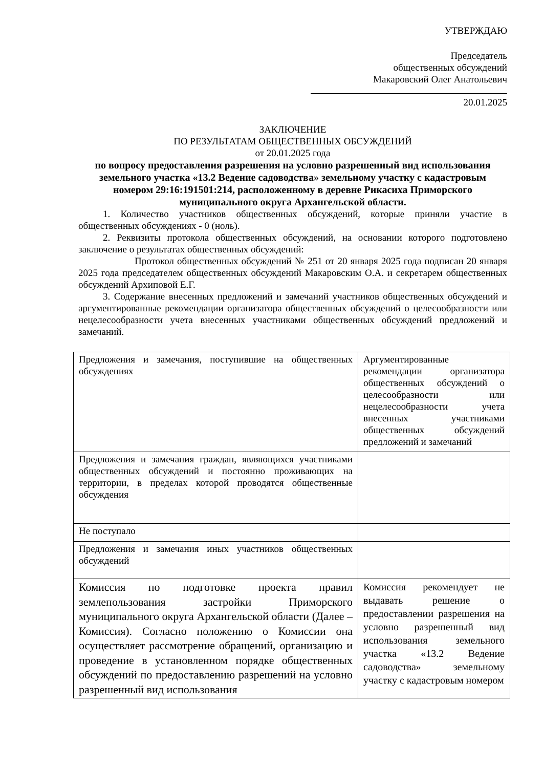УТВЕРЖДАЮ
Председатель
общественных обсуждений
Макаровский Олег Анатольевич
20.01.2025
ЗАКЛЮЧЕНИЕ
ПО РЕЗУЛЬТАТАМ ОБЩЕСТВЕННЫХ ОБСУЖДЕНИЙ
от 20.01.2025 года
по вопросу предоставления разрешения на условно разрешенный вид использования земельного участка «13.2 Ведение садоводства» земельному участку с кадастровым номером 29:16:191501:214, расположенному в деревне Рикасиха Приморского муниципального округа Архангельской области.
1. Количество участников общественных обсуждений, которые приняли участие в общественных обсуждениях - 0 (ноль).
2. Реквизиты протокола общественных обсуждений, на основании которого подготовлено заключение о результатах общественных обсуждений:
Протокол общественных обсуждений № 251 от 20 января 2025 года подписан 20 января 2025 года председателем общественных обсуждений Макаровским О.А. и секретарем общественных обсуждений Архиповой Е.Г.
3. Содержание внесенных предложений и замечаний участников общественных обсуждений и аргументированные рекомендации организатора общественных обсуждений о целесообразности или нецелесообразности учета внесенных участниками общественных обсуждений предложений и замечаний.
| Предложения и замечания, поступившие на общественных обсуждениях | Аргументированные рекомендации организатора общественных обсуждений о целесообразности или нецелесообразности учета внесенных участниками общественных обсуждений предложений и замечаний |
| Предложения и замечания граждан, являющихся участниками общественных обсуждений и постоянно проживающих на территории, в пределах которой проводятся общественные обсуждения | |
| Не поступало | |
| Предложения и замечания иных участников общественных обсуждений | |
| Комиссия по подготовке проекта правил землепользования застройки Приморского муниципального округа Архангельской области (Далее – Комиссия). Согласно положению о Комиссии она осуществляет рассмотрение обращений, организацию и проведение в установленном порядке общественных обсуждений по предоставлению разрешений на условно разрешенный вид использования | Комиссия рекомендует не выдавать решение о предоставлении разрешения на условно разрешенный вид использования земельного участка «13.2 Ведение садоводства» земельному участку с кадастровым номером |